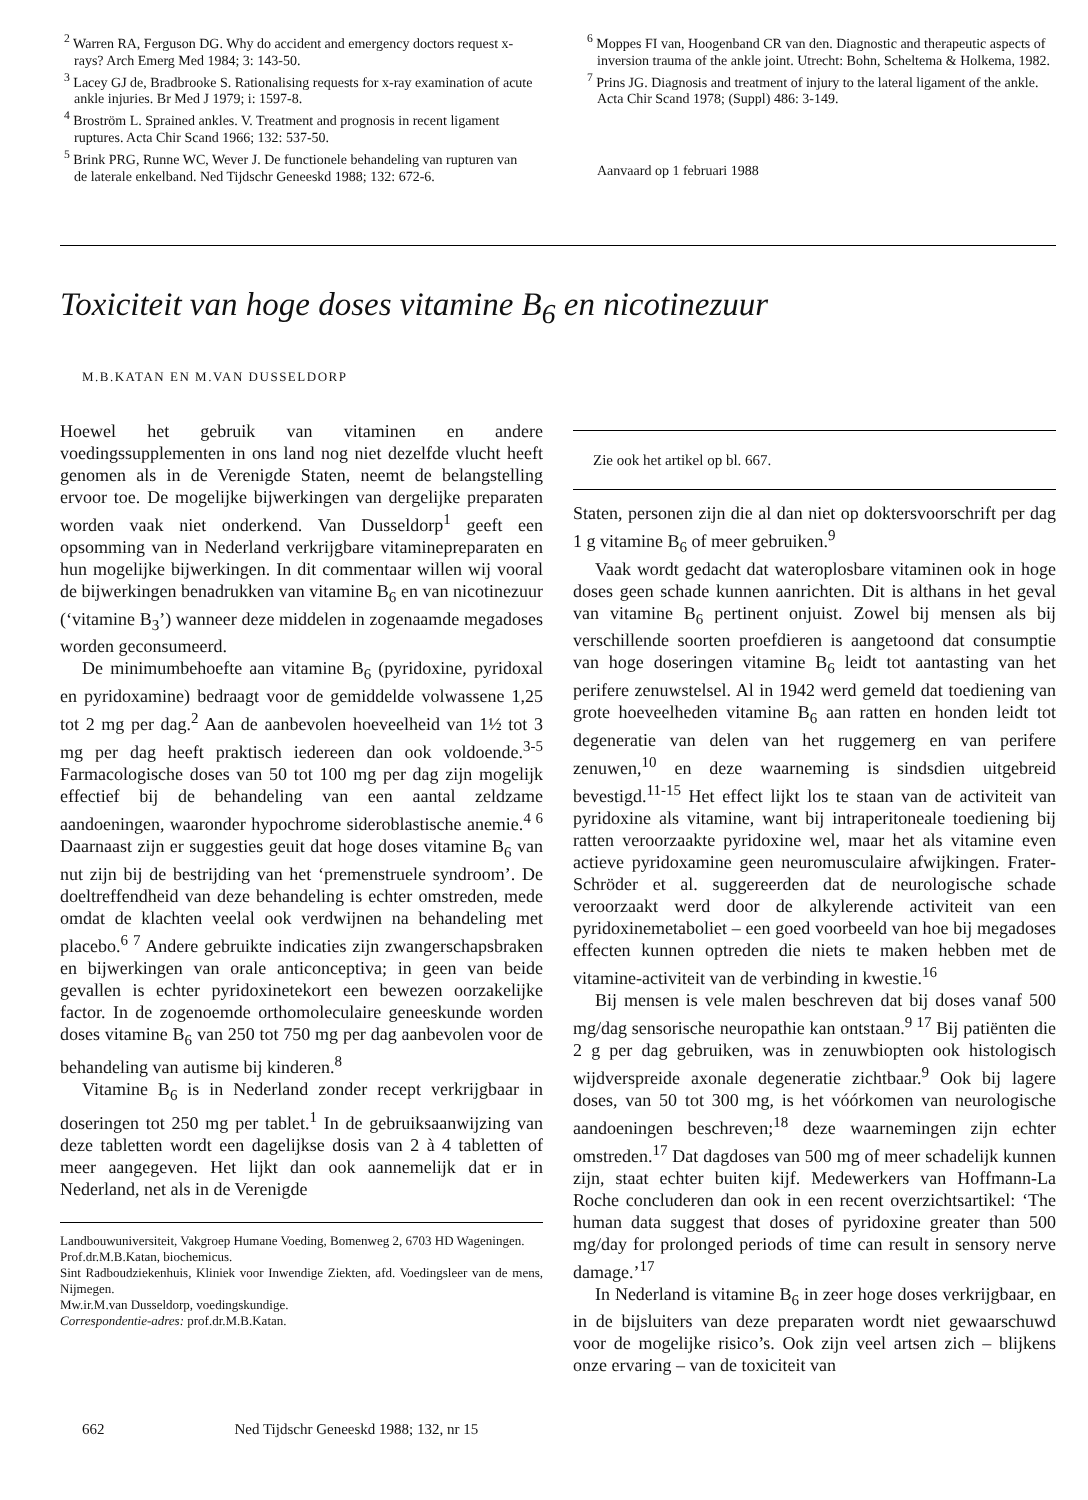<sup>2</sup> Warren RA, Ferguson DG. Why do accident and emergency doctors request x-rays? Arch Emerg Med 1984; 3: 143-50.
<sup>3</sup> Lacey GJ de, Bradbrooke S. Rationalising requests for x-ray examination of acute ankle injuries. Br Med J 1979; i: 1597-8.
<sup>4</sup> Broström L. Sprained ankles. V. Treatment and prognosis in recent ligament ruptures. Acta Chir Scand 1966; 132: 537-50.
<sup>5</sup> Brink PRG, Runne WC, Wever J. De functionele behandeling van rupturen van de laterale enkelband. Ned Tijdschr Geneeskd 1988; 132: 672-6.
<sup>6</sup> Moppes FI van, Hoogenband CR van den. Diagnostic and therapeutic aspects of inversion trauma of the ankle joint. Utrecht: Bohn, Scheltema & Holkema, 1982.
<sup>7</sup> Prins JG. Diagnosis and treatment of injury to the lateral ligament of the ankle. Acta Chir Scand 1978; (Suppl) 486: 3-149.
Aanvaard op 1 februari 1988
Toxiciteit van hoge doses vitamine B<sub>6</sub> en nicotinezuur
M.B.KATAN EN M.VAN DUSSELDORP
Hoewel het gebruik van vitaminen en andere voedingssupplementen in ons land nog niet dezelfde vlucht heeft genomen als in de Verenigde Staten, neemt de belangstelling ervoor toe. De mogelijke bijwerkingen van dergelijke preparaten worden vaak niet onderkend. Van Dusseldorp<sup>1</sup> geeft een opsomming van in Nederland verkrijgbare vitaminepreparaten en hun mogelijke bijwerkingen. In dit commentaar willen wij vooral de bijwerkingen benadrukken van vitamine B<sub>6</sub> en van nicotinezuur (‘vitamine B<sub>3</sub>’) wanneer deze middelen in zogenaamde megadoses worden geconsumeerd.
De minimumbehoefte aan vitamine B<sub>6</sub> (pyridoxine, pyridoxal en pyridoxamine) bedraagt voor de gemiddelde volwassene 1,25 tot 2 mg per dag.<sup>2</sup> Aan de aanbevolen hoeveelheid van 1½ tot 3 mg per dag heeft praktisch iedereen dan ook voldoende.<sup>3-5</sup> Farmacologische doses van 50 tot 100 mg per dag zijn mogelijk effectief bij de behandeling van een aantal zeldzame aandoeningen, waaronder hypochrome sideroblastische anemie.<sup>4 6</sup> Daarnaast zijn er suggesties geuit dat hoge doses vitamine B<sub>6</sub> van nut zijn bij de bestrijding van het ‘premenstruele syndroom’. De doeltreffendheid van deze behandeling is echter omstreden, mede omdat de klachten veelal ook verdwijnen na behandeling met placebo.<sup>6 7</sup> Andere gebruikte indicaties zijn zwangerschapsbraken en bijwerkingen van orale anticonceptiva; in geen van beide gevallen is echter pyridoxinetekort een bewezen oorzakelijke factor. In de zogenoemde orthomoleculaire geneeskunde worden doses vitamine B<sub>6</sub> van 250 tot 750 mg per dag aanbevolen voor de behandeling van autisme bij kinderen.<sup>8</sup>
Vitamine B<sub>6</sub> is in Nederland zonder recept verkrijgbaar in doseringen tot 250 mg per tablet.<sup>1</sup> In de gebruiksaanwijzing van deze tabletten wordt een dagelijkse dosis van 2 à 4 tabletten of meer aangegeven. Het lijkt dan ook aannemelijk dat er in Nederland, net als in de Verenigde
Landbouwuniversiteit, Vakgroep Humane Voeding, Bomenweg 2, 6703 HD Wageningen.
Prof.dr.M.B.Katan, biochemicus.
Sint Radboudziekenhuis, Kliniek voor Inwendige Ziekten, afd. Voedingsleer van de mens, Nijmegen.
Mw.ir.M.van Dusseldorp, voedingskundige.
Correspondentie-adres: prof.dr.M.B.Katan.
Zie ook het artikel op bl. 667.
Staten, personen zijn die al dan niet op doktersvoorschrift per dag 1 g vitamine B<sub>6</sub> of meer gebruiken.<sup>9</sup>
Vaak wordt gedacht dat wateroplosbare vitaminen ook in hoge doses geen schade kunnen aanrichten. Dit is althans in het geval van vitamine B<sub>6</sub> pertinent onjuist. Zowel bij mensen als bij verschillende soorten proefdieren is aangetoond dat consumptie van hoge doseringen vitamine B<sub>6</sub> leidt tot aantasting van het perifere zenuwstelsel. Al in 1942 werd gemeld dat toediening van grote hoeveelheden vitamine B<sub>6</sub> aan ratten en honden leidt tot degeneratie van delen van het ruggemerg en van perifere zenuwen,<sup>10</sup> en deze waarneming is sindsdien uitgebreid bevestigd.<sup>11-15</sup> Het effect lijkt los te staan van de activiteit van pyridoxine als vitamine, want bij intraperitoneale toediening bij ratten veroorzaakte pyridoxine wel, maar het als vitamine even actieve pyridoxamine geen neuromusculaire afwijkingen. Frater-Schröder et al. suggereerden dat de neurologische schade veroorzaakt werd door de alkylerende activiteit van een pyridoxinemetaboliet – een goed voorbeeld van hoe bij megadoses effecten kunnen optreden die niets te maken hebben met de vitamine-activiteit van de verbinding in kwestie.<sup>16</sup>
Bij mensen is vele malen beschreven dat bij doses vanaf 500 mg/dag sensorische neuropathie kan ontstaan.<sup>9 17</sup> Bij patiënten die 2 g per dag gebruiken, was in zenuwbiopten ook histologisch wijdverspreide axonale degeneratie zichtbaar.<sup>9</sup> Ook bij lagere doses, van 50 tot 300 mg, is het vóórkomen van neurologische aandoeningen beschreven;<sup>18</sup> deze waarnemingen zijn echter omstreden.<sup>17</sup> Dat dagdoses van 500 mg of meer schadelijk kunnen zijn, staat echter buiten kijf. Medewerkers van Hoffmann-La Roche concluderen dan ook in een recent overzichtsartikel: ‘The human data suggest that doses of pyridoxine greater than 500 mg/day for prolonged periods of time can result in sensory nerve damage.’<sup>17</sup>
In Nederland is vitamine B<sub>6</sub> in zeer hoge doses verkrijgbaar, en in de bijsluiters van deze preparaten wordt niet gewaarschuwd voor de mogelijke risico’s. Ook zijn veel artsen zich – blijkens onze ervaring – van de toxiciteit van
662 Ned Tijdschr Geneeskd 1988; 132, nr 15